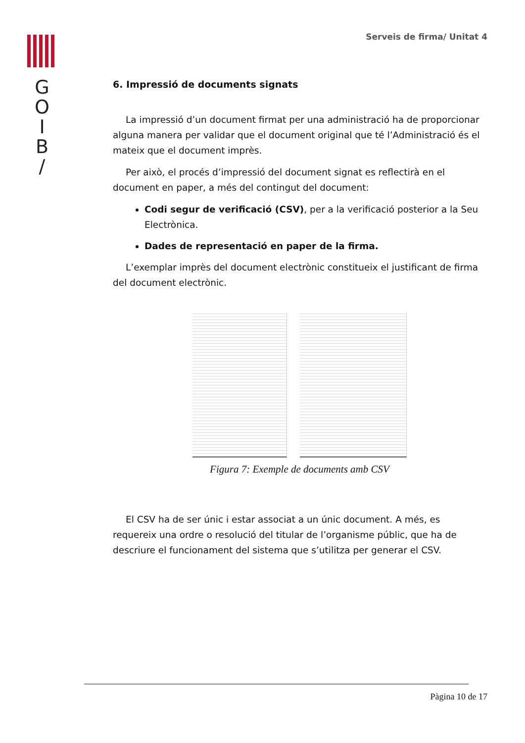G
O
I
B
/
Serveis de firma/ Unitat 4
6. Impressió de documents signats
La impressió d’un document firmat per una administració ha de proporcionar alguna manera per validar que el document original que té l’Administració és el mateix que el document imprès.
Per això, el procés d’impressió del document signat es reflectirà en el document en paper, a més del contingut del document:
Codi segur de verificació (CSV), per a la verificació posterior a la Seu Electrònica.
Dades de representació en paper de la firma.
L’exemplar imprès del document electrònic constitueix el justificant de firma del document electrònic.
Figura 7: Exemple de documents amb CSV
El CSV ha de ser únic i estar associat a un únic document. A més, es requereix una ordre o resolució del titular de l’organisme públic, que ha de descriure el funcionament del sistema que s’utilitza per generar el CSV.
Pàgina 10 de 17